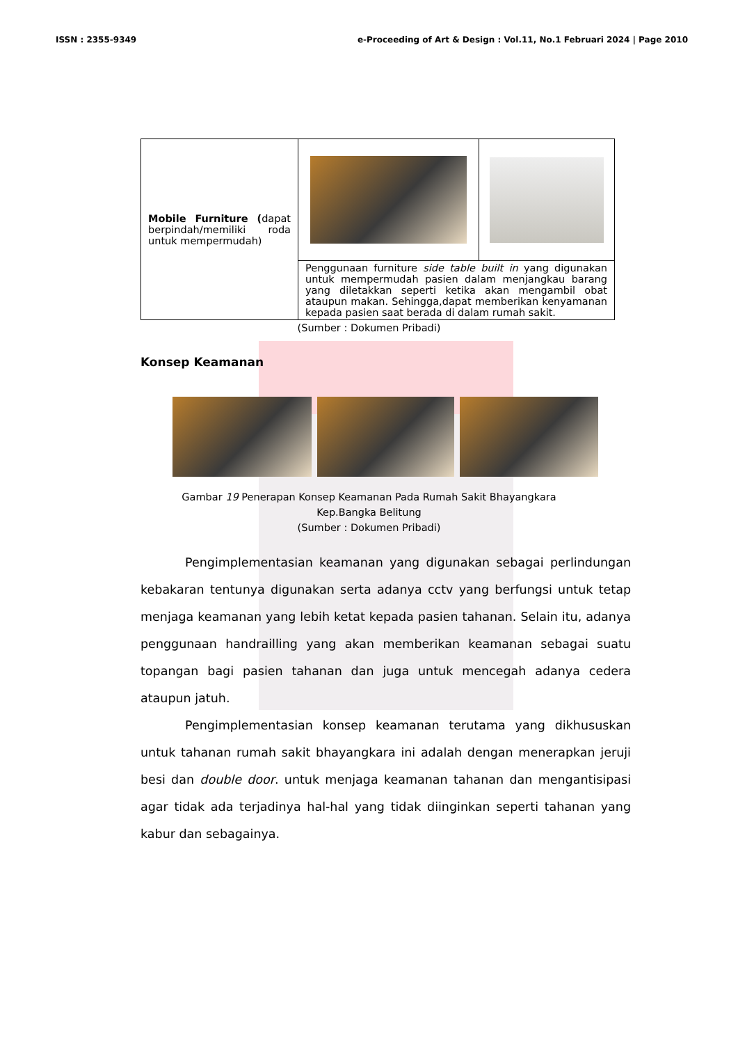ISSN : 2355-9349 e-Proceeding of Art & Design : Vol.11, No.1 Februari 2024 | Page 2010
| Mobile Furniture ( dapat berpindah/memiliki roda untuk mempermudah) | | |
| | Penggunaan furniture side table built in yang digunakan untuk mempermudah pasien dalam menjangkau barang yang diletakkan seperti ketika akan mengambil obat ataupun makan. Sehingga,dapat memberikan kenyamanan kepada pasien saat berada di dalam rumah sakit. | |
(Sumber : Dokumen Pribadi)
Konsep Keamanan
Gambar 19 Penerapan Konsep Keamanan Pada Rumah Sakit Bhayangkara
Kep.Bangka Belitung
(Sumber : Dokumen Pribadi)
Pengimplementasian keamanan yang digunakan sebagai perlindungan kebakaran tentunya digunakan serta adanya cctv yang berfungsi untuk tetap menjaga keamanan yang lebih ketat kepada pasien tahanan. Selain itu, adanya penggunaan handrailling yang akan memberikan keamanan sebagai suatu topangan bagi pasien tahanan dan juga untuk mencegah adanya cedera ataupun jatuh.
Pengimplementasian konsep keamanan terutama yang dikhususkan untuk tahanan rumah sakit bhayangkara ini adalah dengan menerapkan jeruji besi dan double door. untuk menjaga keamanan tahanan dan mengantisipasi agar tidak ada terjadinya hal-hal yang tidak diinginkan seperti tahanan yang kabur dan sebagainya.